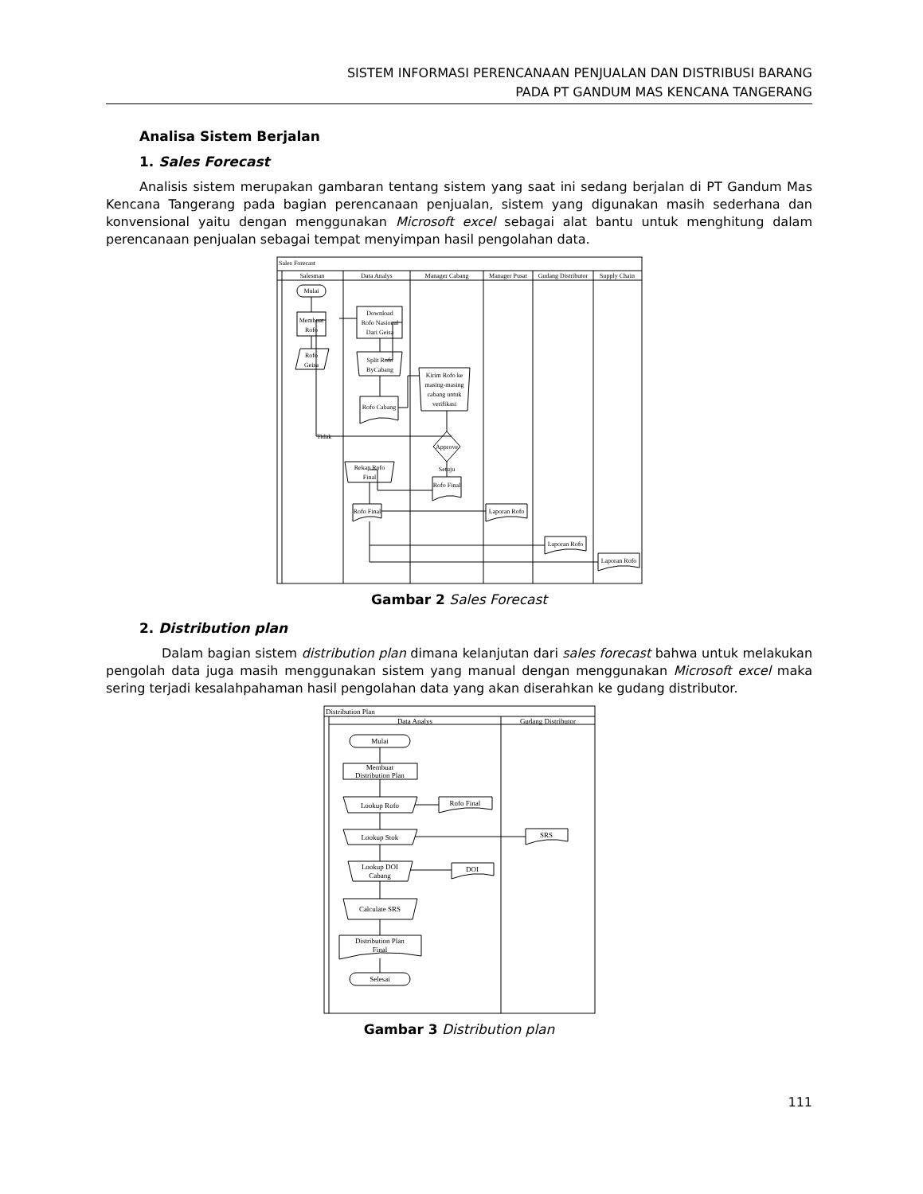SISTEM INFORMASI PERENCANAAN PENJUALAN DAN DISTRIBUSI BARANG
PADA PT GANDUM MAS KENCANA TANGERANG
Analisa Sistem Berjalan
1. Sales Forecast
Analisis sistem merupakan gambaran tentang sistem yang saat ini sedang berjalan di PT Gandum Mas Kencana Tangerang pada bagian perencanaan penjualan, sistem yang digunakan masih sederhana dan konvensional yaitu dengan menggunakan Microsoft excel sebagai alat bantu untuk menghitung dalam perencanaan penjualan sebagai tempat menyimpan hasil pengolahan data.
Sales Forecast
Salesman
Data Analys
Manager Cabang
Manager Pusat
Gudang Distributor
Supply Chain
Mulai
Membuat
Rofo
Rofo
Geisa
Download
Rofo Nasional
Dari Geisa
Split Rofo
ByCabang
Rofo Cabang
Kirim Rofo ke
masing-masing
cabang untuk
verifikasi
Approve
Tidak
Setuju
Rofo Final
Rekap Rofo
Final
Rofo Final
Laporan Rofo
Laporan Rofo
Laporan Rofo
Gambar 2 Sales Forecast
2. Distribution plan
Dalam bagian sistem distribution plan dimana kelanjutan dari sales forecast bahwa untuk melakukan pengolah data juga masih menggunakan sistem yang manual dengan menggunakan Microsoft excel maka sering terjadi kesalahpahaman hasil pengolahan data yang akan diserahkan ke gudang distributor.
Distribution Plan
Data Analys
Gudang Distributor
Mulai
Membuat
Distribution Plan
Lookup Rofo
Rofo Final
Lookup Stok
SRS
Lookup DOI
Cabang
DOI
Calculate SRS
Distribution Plan
Final
Selesai
Gambar 3 Distribution plan
111